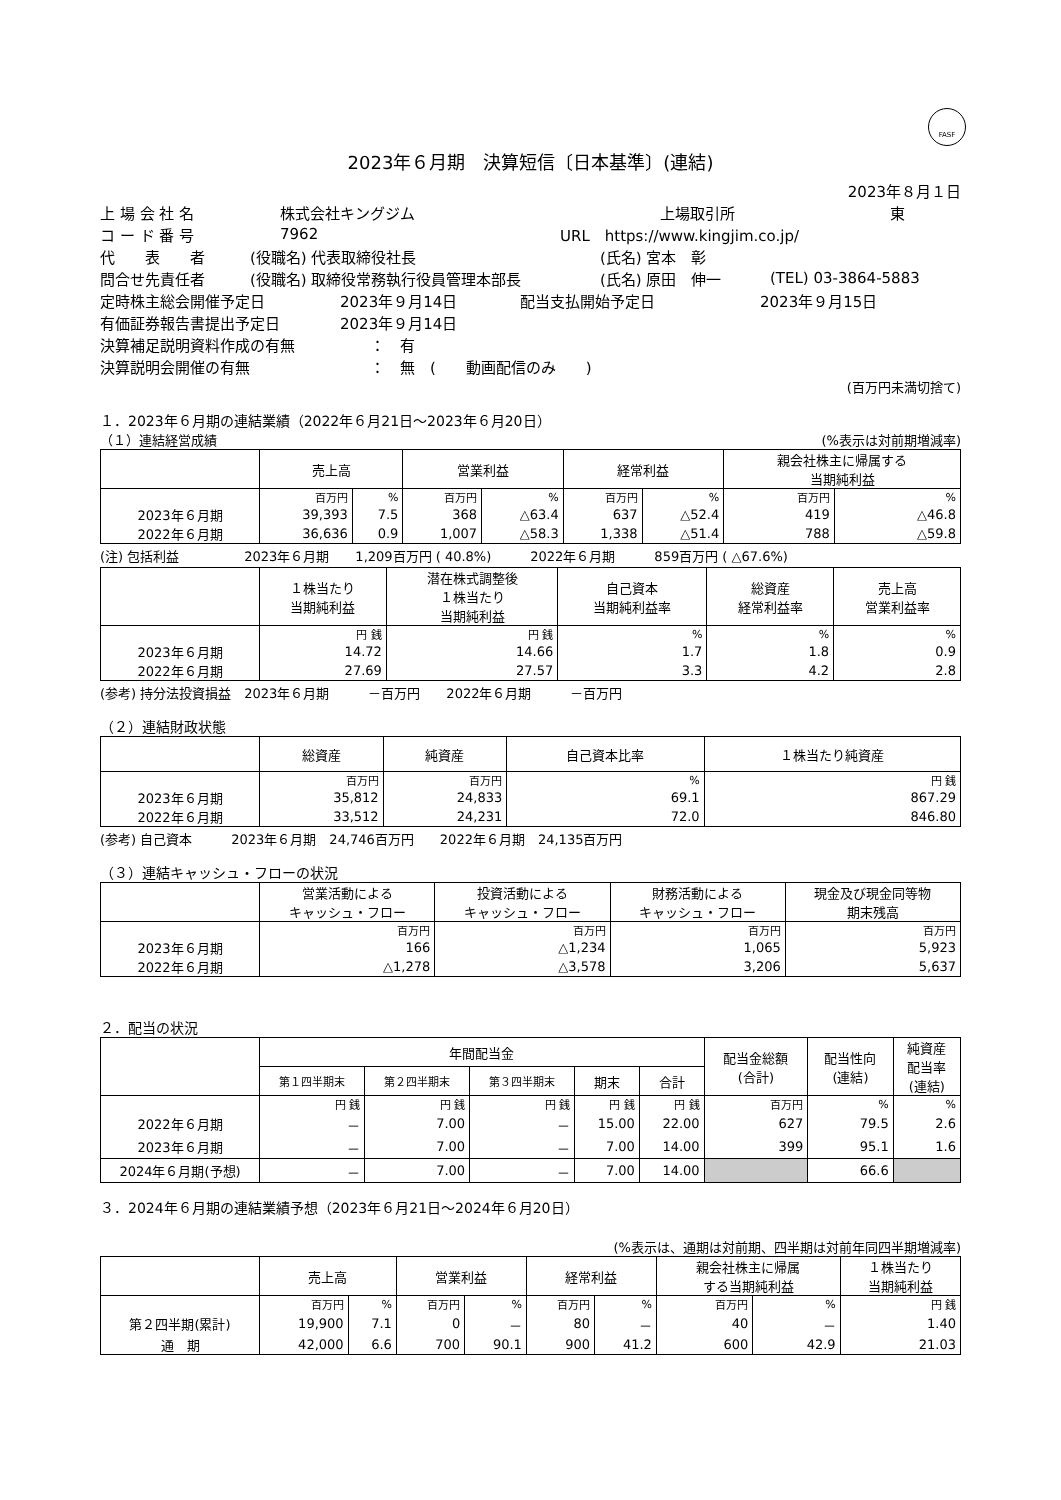FASF
2023年６月期　決算短信〔日本基準〕(連結)
2023年８月１日
上 場 会 社 名 株式会社キングジム 上場取引所 東
コ ー ド 番 号 7962 URL　https://www.kingjim.co.jp/
代　　表　　者 (役職名) 代表取締役社長 (氏名) 宮本　彰
問合せ先責任者 (役職名) 取締役常務執行役員管理本部長 (氏名) 原田　伸一 (TEL) 03-3864-5883
定時株主総会開催予定日 2023年９月14日 配当支払開始予定日 2023年９月15日
有価証券報告書提出予定日 2023年９月14日
決算補足説明資料作成の有無 ：　有
決算説明会開催の有無 ：　無　(　　動画配信のみ　　)
(百万円未満切捨て)
１．2023年６月期の連結業績（2022年６月21日～2023年６月20日）
（１）連結経営成績 (%表示は対前期増減率)
| | 売上高 | | 営業利益 | | 経常利益 | | 親会社株主に帰属する 当期純利益 | |
| --- | --- | --- | --- | --- | --- | --- | --- | --- |
| | 百万円 | % | 百万円 | % | 百万円 | % | 百万円 | % |
| 2023年６月期 | 39,393 | 7.5 | 368 | △63.4 | 637 | △52.4 | 419 | △46.8 |
| 2022年６月期 | 36,636 | 0.9 | 1,007 | △58.3 | 1,338 | △51.4 | 788 | △59.8 |
(注) 包括利益　　　　　2023年６月期　　1,209百万円 ( 40.8%)　　　2022年６月期　　　859百万円 ( △67.6%)
| | １株当たり 当期純利益 | 潜在株式調整後 １株当たり 当期純利益 | 自己資本 当期純利益率 | 総資産 経常利益率 | 売上高 営業利益率 |
| --- | --- | --- | --- | --- | --- |
| | 円 銭 | 円 銭 | % | % | % |
| 2023年６月期 | 14.72 | 14.66 | 1.7 | 1.8 | 0.9 |
| 2022年６月期 | 27.69 | 27.57 | 3.3 | 4.2 | 2.8 |
(参考) 持分法投資損益　2023年６月期　　　－百万円　　2022年６月期　　　－百万円
（２）連結財政状態
| | 総資産 | 純資産 | 自己資本比率 | １株当たり純資産 |
| --- | --- | --- | --- | --- |
| | 百万円 | 百万円 | % | 円 銭 |
| 2023年６月期 | 35,812 | 24,833 | 69.1 | 867.29 |
| 2022年６月期 | 33,512 | 24,231 | 72.0 | 846.80 |
(参考) 自己資本　　　2023年６月期　24,746百万円　　2022年６月期　24,135百万円
（３）連結キャッシュ・フローの状況
| | 営業活動による キャッシュ・フロー | 投資活動による キャッシュ・フロー | 財務活動による キャッシュ・フロー | 現金及び現金同等物 期末残高 |
| --- | --- | --- | --- | --- |
| | 百万円 | 百万円 | 百万円 | 百万円 |
| 2023年６月期 | 166 | △1,234 | 1,065 | 5,923 |
| 2022年６月期 | △1,278 | △3,578 | 3,206 | 5,637 |
２．配当の状況
| | 年間配当金 | | | | | 配当金総額 (合計) | 配当性向 (連結) | 純資産 配当率 (連結) |
| --- | --- | --- | --- | --- | --- | --- | --- | --- |
| | 第１四半期末 | 第２四半期末 | 第３四半期末 | 期末 | 合計 | | | |
| | 円 銭 | 円 銭 | 円 銭 | 円 銭 | 円 銭 | 百万円 | % | % |
| 2022年６月期 | － | 7.00 | － | 15.00 | 22.00 | 627 | 79.5 | 2.6 |
| 2023年６月期 | － | 7.00 | － | 7.00 | 14.00 | 399 | 95.1 | 1.6 |
| 2024年６月期(予想) | － | 7.00 | － | 7.00 | 14.00 | | 66.6 | |
３．2024年６月期の連結業績予想（2023年６月21日～2024年６月20日）
(%表示は、通期は対前期、四半期は対前年同四半期増減率)
| | 売上高 | | 営業利益 | | 経常利益 | | 親会社株主に帰属 する当期純利益 | | １株当たり 当期純利益 |
| --- | --- | --- | --- | --- | --- | --- | --- | --- | --- |
| | 百万円 | % | 百万円 | % | 百万円 | % | 百万円 | % | 円 銭 |
| 第２四半期(累計) | 19,900 | 7.1 | 0 | － | 80 | － | 40 | － | 1.40 |
| 通 期 | 42,000 | 6.6 | 700 | 90.1 | 900 | 41.2 | 600 | 42.9 | 21.03 |